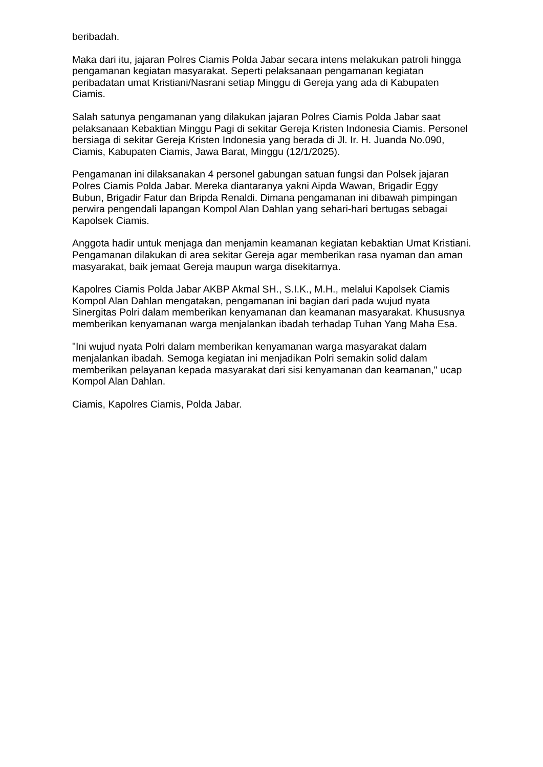beribadah.
Maka dari itu, jajaran Polres Ciamis Polda Jabar secara intens melakukan patroli hingga pengamanan kegiatan masyarakat. Seperti pelaksanaan pengamanan kegiatan peribadatan umat Kristiani/Nasrani setiap Minggu di Gereja yang ada di Kabupaten Ciamis.
Salah satunya pengamanan yang dilakukan jajaran Polres Ciamis Polda Jabar saat pelaksanaan Kebaktian Minggu Pagi di sekitar Gereja Kristen Indonesia Ciamis. Personel bersiaga di sekitar Gereja Kristen Indonesia yang berada di Jl. Ir. H. Juanda No.090, Ciamis, Kabupaten Ciamis, Jawa Barat, Minggu (12/1/2025).
Pengamanan ini dilaksanakan 4 personel gabungan satuan fungsi dan Polsek jajaran Polres Ciamis Polda Jabar. Mereka diantaranya yakni Aipda Wawan, Brigadir Eggy Bubun, Brigadir Fatur dan Bripda Renaldi. Dimana pengamanan ini dibawah pimpingan perwira pengendali lapangan Kompol Alan Dahlan yang sehari-hari bertugas sebagai Kapolsek Ciamis.
Anggota hadir untuk menjaga dan menjamin keamanan kegiatan kebaktian Umat Kristiani. Pengamanan dilakukan di area sekitar Gereja agar memberikan rasa nyaman dan aman masyarakat, baik jemaat Gereja maupun warga disekitarnya.
Kapolres Ciamis Polda Jabar AKBP Akmal SH., S.I.K., M.H., melalui Kapolsek Ciamis Kompol Alan Dahlan mengatakan, pengamanan ini bagian dari pada wujud nyata Sinergitas Polri dalam memberikan kenyamanan dan keamanan masyarakat. Khususnya memberikan kenyamanan warga menjalankan ibadah terhadap Tuhan Yang Maha Esa.
"Ini wujud nyata Polri dalam memberikan kenyamanan warga masyarakat dalam menjalankan ibadah. Semoga kegiatan ini menjadikan Polri semakin solid dalam memberikan pelayanan kepada masyarakat dari sisi kenyamanan dan keamanan," ucap Kompol Alan Dahlan.
Ciamis, Kapolres Ciamis, Polda Jabar.